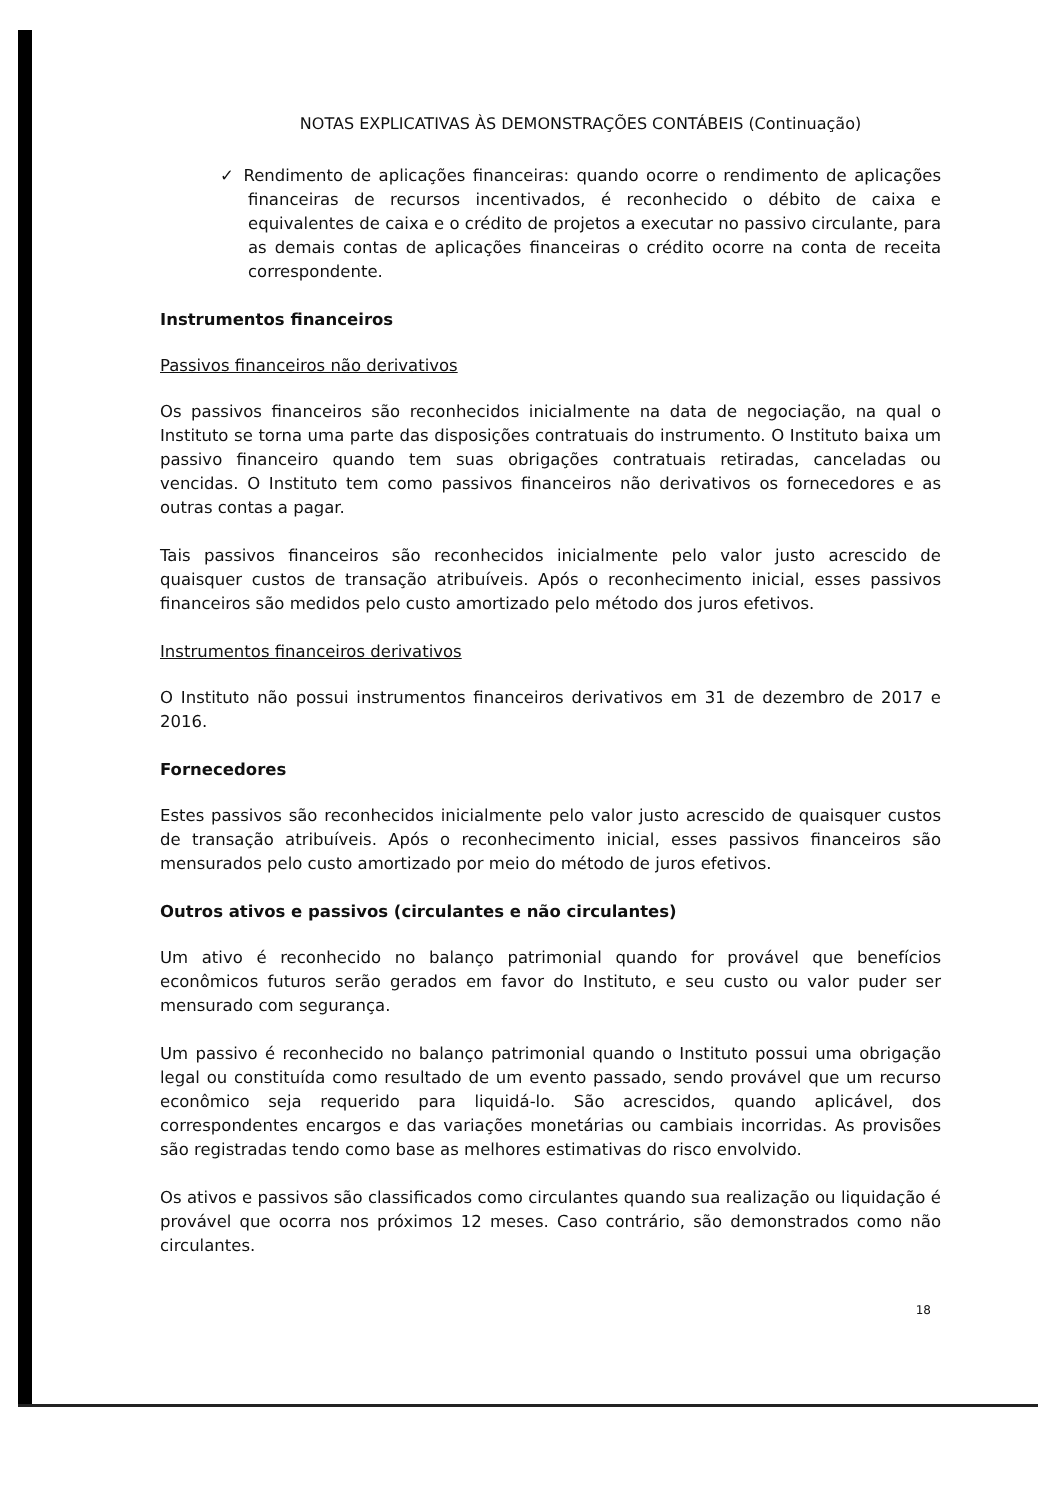NOTAS EXPLICATIVAS ÀS DEMONSTRAÇÕES CONTÁBEIS (Continuação)
✓ Rendimento de aplicações financeiras: quando ocorre o rendimento de aplicações financeiras de recursos incentivados, é reconhecido o débito de caixa e equivalentes de caixa e o crédito de projetos a executar no passivo circulante, para as demais contas de aplicações financeiras o crédito ocorre na conta de receita correspondente.
Instrumentos financeiros
Passivos financeiros não derivativos
Os passivos financeiros são reconhecidos inicialmente na data de negociação, na qual o Instituto se torna uma parte das disposições contratuais do instrumento. O Instituto baixa um passivo financeiro quando tem suas obrigações contratuais retiradas, canceladas ou vencidas. O Instituto tem como passivos financeiros não derivativos os fornecedores e as outras contas a pagar.
Tais passivos financeiros são reconhecidos inicialmente pelo valor justo acrescido de quaisquer custos de transação atribuíveis. Após o reconhecimento inicial, esses passivos financeiros são medidos pelo custo amortizado pelo método dos juros efetivos.
Instrumentos financeiros derivativos
O Instituto não possui instrumentos financeiros derivativos em 31 de dezembro de 2017 e 2016.
Fornecedores
Estes passivos são reconhecidos inicialmente pelo valor justo acrescido de quaisquer custos de transação atribuíveis. Após o reconhecimento inicial, esses passivos financeiros são mensurados pelo custo amortizado por meio do método de juros efetivos.
Outros ativos e passivos (circulantes e não circulantes)
Um ativo é reconhecido no balanço patrimonial quando for provável que benefícios econômicos futuros serão gerados em favor do Instituto, e seu custo ou valor puder ser mensurado com segurança.
Um passivo é reconhecido no balanço patrimonial quando o Instituto possui uma obrigação legal ou constituída como resultado de um evento passado, sendo provável que um recurso econômico seja requerido para liquidá-lo. São acrescidos, quando aplicável, dos correspondentes encargos e das variações monetárias ou cambiais incorridas. As provisões são registradas tendo como base as melhores estimativas do risco envolvido.
Os ativos e passivos são classificados como circulantes quando sua realização ou liquidação é provável que ocorra nos próximos 12 meses. Caso contrário, são demonstrados como não circulantes.
18